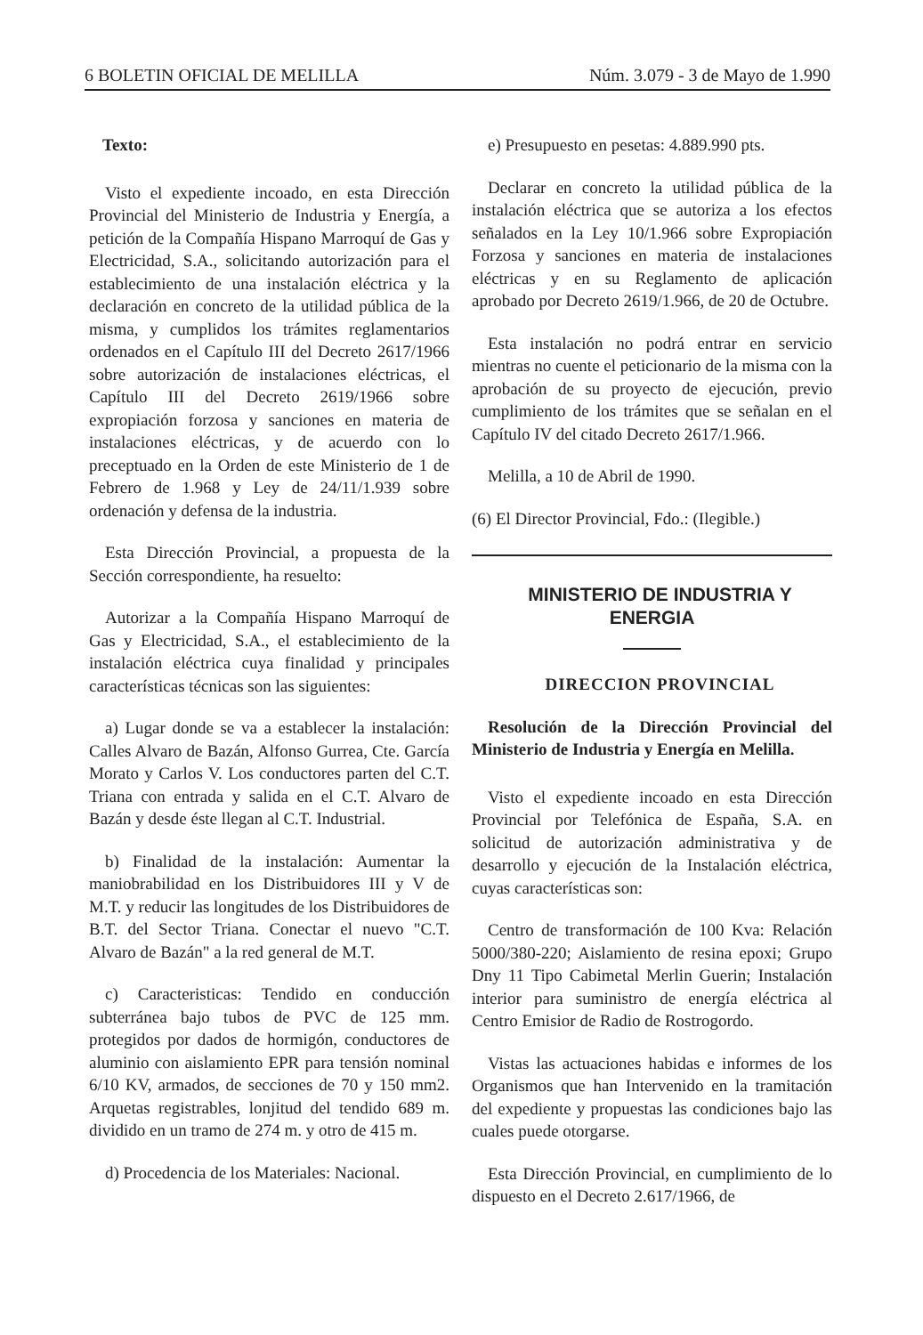6 BOLETIN OFICIAL DE MELILLA Núm. 3.079 - 3 de Mayo de 1.990
Texto:
Visto el expediente incoado, en esta Dirección Provincial del Ministerio de Industria y Energía, a petición de la Compañía Hispano Marroquí de Gas y Electricidad, S.A., solicitando autorización para el establecimiento de una instalación eléctrica y la declaración en concreto de la utilidad pública de la misma, y cumplidos los trámites reglamentarios ordenados en el Capítulo III del Decreto 2617/1966 sobre autorización de instalaciones eléctricas, el Capítulo III del Decreto 2619/1966 sobre expropiación forzosa y sanciones en materia de instalaciones eléctricas, y de acuerdo con lo preceptuado en la Orden de este Ministerio de 1 de Febrero de 1.968 y Ley de 24/11/1.939 sobre ordenación y defensa de la industria.
Esta Dirección Provincial, a propuesta de la Sección correspondiente, ha resuelto:
Autorizar a la Compañía Hispano Marroquí de Gas y Electricidad, S.A., el establecimiento de la instalación eléctrica cuya finalidad y principales características técnicas son las siguientes:
a) Lugar donde se va a establecer la instalación: Calles Alvaro de Bazán, Alfonso Gurrea, Cte. García Morato y Carlos V. Los conductores parten del C.T. Triana con entrada y salida en el C.T. Alvaro de Bazán y desde éste llegan al C.T. Industrial.
b) Finalidad de la instalación: Aumentar la maniobrabilidad en los Distribuidores III y V de M.T. y reducir las longitudes de los Distribuidores de B.T. del Sector Triana. Conectar el nuevo "C.T. Alvaro de Bazán" a la red general de M.T.
c) Caracteristicas: Tendido en conducción subterránea bajo tubos de PVC de 125 mm. protegidos por dados de hormigón, conductores de aluminio con aislamiento EPR para tensión nominal 6/10 KV, armados, de secciones de 70 y 150 mm2. Arquetas registrables, lonjitud del tendido 689 m. dividido en un tramo de 274 m. y otro de 415 m.
d) Procedencia de los Materiales: Nacional.
e) Presupuesto en pesetas: 4.889.990 pts.
Declarar en concreto la utilidad pública de la instalación eléctrica que se autoriza a los efectos señalados en la Ley 10/1.966 sobre Expropiación Forzosa y sanciones en materia de instalaciones eléctricas y en su Reglamento de aplicación aprobado por Decreto 2619/1.966, de 20 de Octubre.
Esta instalación no podrá entrar en servicio mientras no cuente el peticionario de la misma con la aprobación de su proyecto de ejecución, previo cumplimiento de los trámites que se señalan en el Capítulo IV del citado Decreto 2617/1.966.
Melilla, a 10 de Abril de 1990.
(6) El Director Provincial, Fdo.: (Ilegible.)
MINISTERIO DE INDUSTRIA Y ENERGIA
DIRECCION PROVINCIAL
Resolución de la Dirección Provincial del Ministerio de Industria y Energía en Melilla.
Visto el expediente incoado en esta Dirección Provincial por Telefónica de España, S.A. en solicitud de autorización administrativa y de desarrollo y ejecución de la Instalación eléctrica, cuyas características son:
Centro de transformación de 100 Kva: Relación 5000/380-220; Aislamiento de resina epoxi; Grupo Dny 11 Tipo Cabimetal Merlin Guerin; Instalación interior para suministro de energía eléctrica al Centro Emisior de Radio de Rostrogordo.
Vistas las actuaciones habidas e informes de los Organismos que han Intervenido en la tramitación del expediente y propuestas las condiciones bajo las cuales puede otorgarse.
Esta Dirección Provincial, en cumplimiento de lo dispuesto en el Decreto 2.617/1966, de